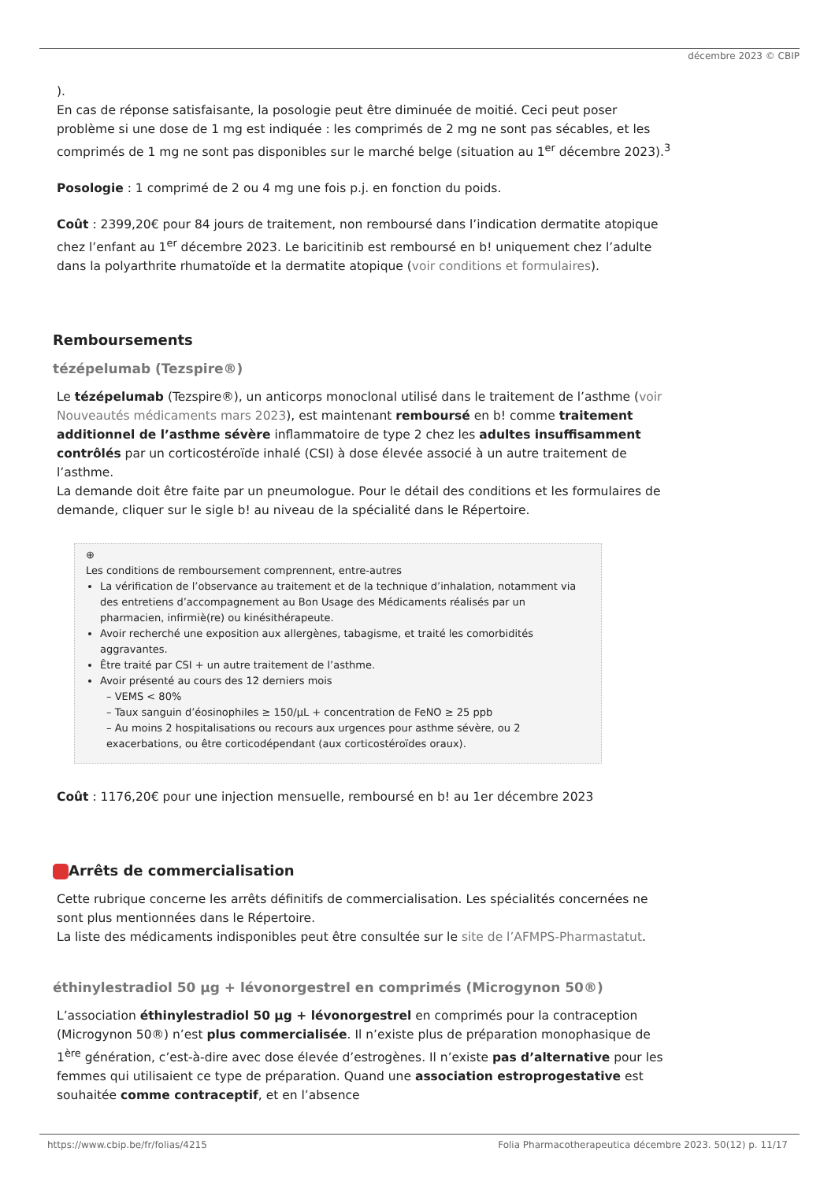décembre 2023 © CBIP
).
En cas de réponse satisfaisante, la posologie peut être diminuée de moitié. Ceci peut poser problème si une dose de 1 mg est indiquée : les comprimés de 2 mg ne sont pas sécables, et les comprimés de 1 mg ne sont pas disponibles sur le marché belge (situation au 1<sup>er</sup> décembre 2023).<sup>3</sup>
Posologie : 1 comprimé de 2 ou 4 mg une fois p.j. en fonction du poids.
Coût : 2399,20€ pour 84 jours de traitement, non remboursé dans l’indication dermatite atopique chez l’enfant au 1<sup>er</sup> décembre 2023. Le baricitinib est remboursé en b! uniquement chez l’adulte dans la polyarthrite rhumatoïde et la dermatite atopique (voir conditions et formulaires).
Remboursements
tézépelumab (Tezspire®)
Le tézépelumab (Tezspire®), un anticorps monoclonal utilisé dans le traitement de l’asthme (voir Nouveautés médicaments mars 2023), est maintenant remboursé en b! comme traitement additionnel de l’asthme sévère inflammatoire de type 2 chez les adultes insuffisamment contrôlés par un corticostéroïde inhalé (CSI) à dose élevée associé à un autre traitement de l’asthme.
La demande doit être faite par un pneumologue. Pour le détail des conditions et les formulaires de demande, cliquer sur le sigle b! au niveau de la spécialité dans le Répertoire.
⊕
Les conditions de remboursement comprennent, entre-autres
La vérification de l’observance au traitement et de la technique d’inhalation, notamment via des entretiens d’accompagnement au Bon Usage des Médicaments réalisés par un pharmacien, infirmiè(re) ou kinésithérapeute.
Avoir recherché une exposition aux allergènes, tabagisme, et traité les comorbidités aggravantes.
Être traité par CSI + un autre traitement de l’asthme.
Avoir présenté au cours des 12 derniers mois
– VEMS < 80%
– Taux sanguin d’éosinophiles ≥ 150/µL + concentration de FeNO ≥ 25 ppb
– Au moins 2 hospitalisations ou recours aux urgences pour asthme sévère, ou 2 exacerbations, ou être corticodépendant (aux corticostéroïdes oraux).
Coût : 1176,20€ pour une injection mensuelle, remboursé en b! au 1er décembre 2023
Arrêts de commercialisation
Cette rubrique concerne les arrêts définitifs de commercialisation. Les spécialités concernées ne sont plus mentionnées dans le Répertoire.
La liste des médicaments indisponibles peut être consultée sur le site de l’AFMPS-Pharmastatut.
éthinylestradiol 50 µg + lévonorgestrel en comprimés (Microgynon 50®)
L’association éthinylestradiol 50 µg + lévonorgestrel en comprimés pour la contraception (Microgynon 50®) n’est plus commercialisée. Il n’existe plus de préparation monophasique de 1<sup>ère</sup> génération, c’est-à-dire avec dose élevée d’estrogènes. Il n’existe pas d’alternative pour les femmes qui utilisaient ce type de préparation. Quand une association estroprogestative est souhaitée comme contraceptif, et en l’absence
https://www.cbip.be/fr/folias/4215
Folia Pharmacotherapeutica décembre 2023. 50(12) p. 11/17